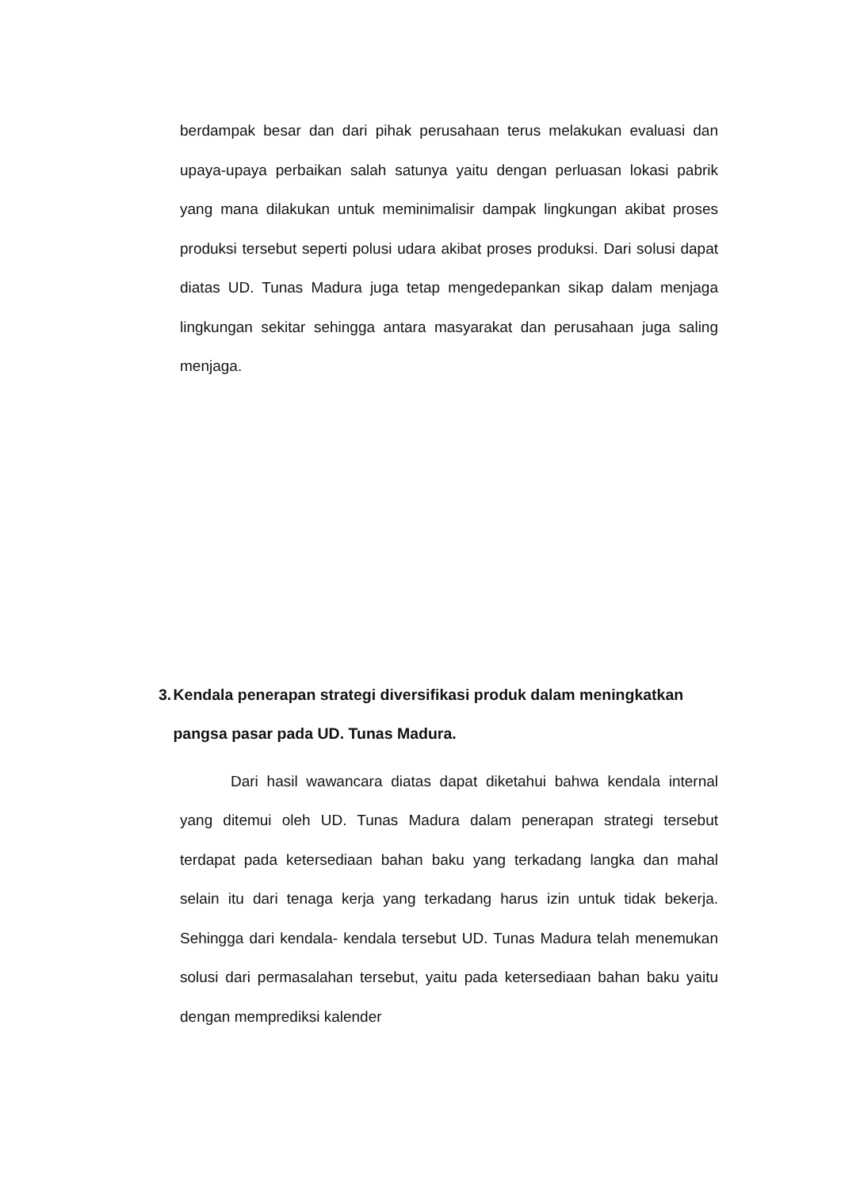berdampak besar dan dari pihak perusahaan terus melakukan evaluasi dan upaya-upaya perbaikan salah satunya yaitu dengan perluasan lokasi pabrik yang mana dilakukan untuk meminimalisir dampak lingkungan akibat proses produksi tersebut seperti polusi udara akibat proses produksi. Dari solusi dapat diatas UD. Tunas Madura juga tetap mengedepankan sikap dalam menjaga lingkungan sekitar sehingga antara masyarakat dan perusahaan juga saling menjaga.
3. Kendala penerapan strategi diversifikasi produk dalam meningkatkan pangsa pasar pada UD. Tunas Madura.
Dari hasil wawancara diatas dapat diketahui bahwa kendala internal yang ditemui oleh UD. Tunas Madura dalam penerapan strategi tersebut terdapat pada ketersediaan bahan baku yang terkadang langka dan mahal selain itu dari tenaga kerja yang terkadang harus izin untuk tidak bekerja. Sehingga dari kendala- kendala tersebut UD. Tunas Madura telah menemukan solusi dari permasalahan tersebut, yaitu pada ketersediaan bahan baku yaitu dengan memprediksi kalender